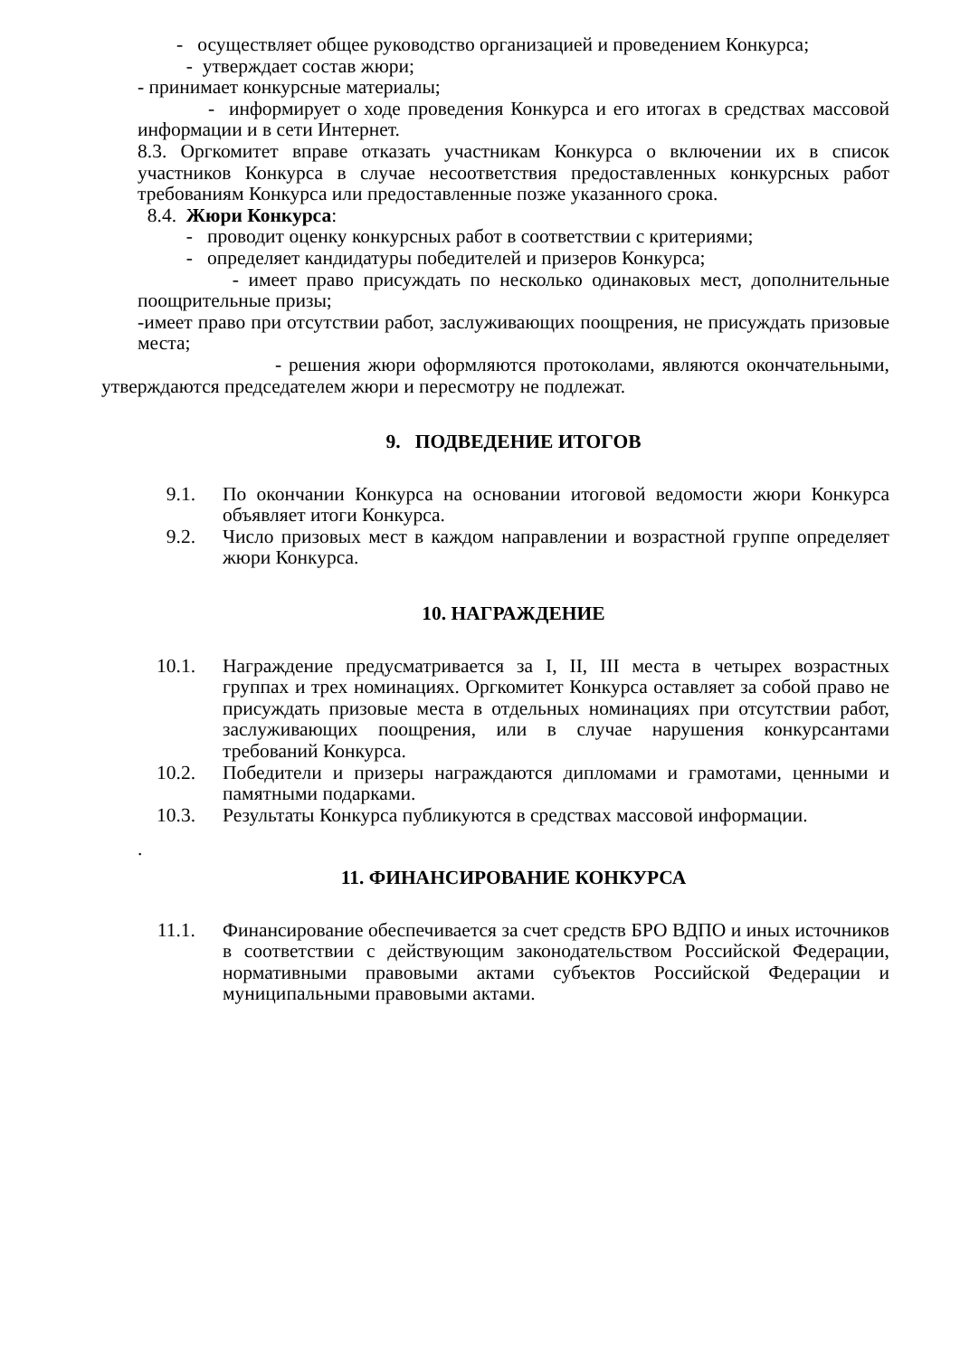- осуществляет общее руководство организацией и проведением Конкурса;
- утверждает состав жюри;
- принимает конкурсные материалы;
- информирует о ходе проведения Конкурса и его итогах в средствах массовой информации и в сети Интернет.
8.3. Оргкомитет вправе отказать участникам Конкурса о включении их в список участников Конкурса в случае несоответствия предоставленных конкурсных работ требованиям Конкурса или предоставленные позже указанного срока.
8.4. Жюри Конкурса:
- проводит оценку конкурсных работ в соответствии с критериями;
- определяет кандидатуры победителей и призеров Конкурса;
- имеет право присуждать по несколько одинаковых мест, дополнительные поощрительные призы;
-имеет право при отсутствии работ, заслуживающих поощрения, не присуждать призовые места;
- решения жюри оформляются протоколами, являются окончательными, утверждаются председателем жюри и пересмотру не подлежат.
9. ПОДВЕДЕНИЕ ИТОГОВ
9.1. По окончании Конкурса на основании итоговой ведомости жюри Конкурса объявляет итоги Конкурса.
9.2. Число призовых мест в каждом направлении и возрастной группе определяет жюри Конкурса.
10. НАГРАЖДЕНИЕ
10.1. Награждение предусматривается за I, II, III места в четырех возрастных группах и трех номинациях. Оргкомитет Конкурса оставляет за собой право не присуждать призовые места в отдельных номинациях при отсутствии работ, заслуживающих поощрения, или в случае нарушения конкурсантами требований Конкурса.
10.2. Победители и призеры награждаются дипломами и грамотами, ценными и памятными подарками.
10.3. Результаты Конкурса публикуются в средствах массовой информации.
.
11. ФИНАНСИРОВАНИЕ КОНКУРСА
11.1. Финансирование обеспечивается за счет средств БРО ВДПО и иных источников в соответствии с действующим законодательством Российской Федерации, нормативными правовыми актами субъектов Российской Федерации и муниципальными правовыми актами.